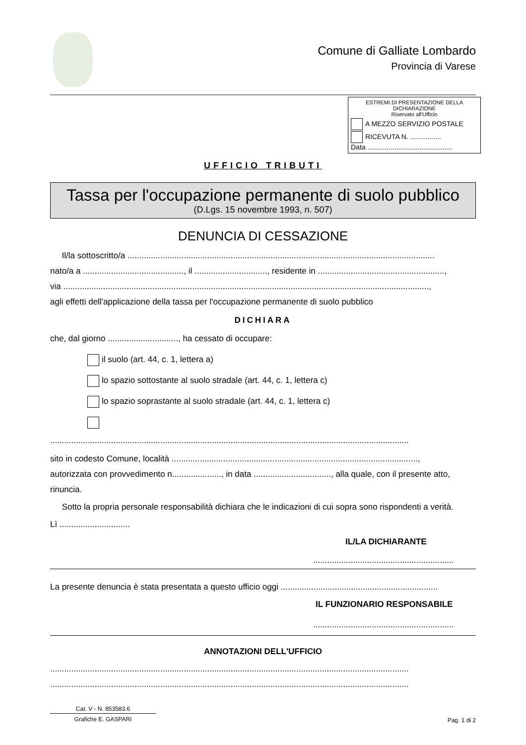Comune di Galliate Lombardo
Provincia di Varese
ESTREMI DI PRESENTAZIONE DELLA DICHIARAZIONE
Riservato all'Ufficio
A MEZZO SERVIZIO POSTALE
RICEVUTA N. ................
Data ............................................
UFFICIO TRIBUTI
Tassa per l'occupazione permanente di suolo pubblico
(D.Lgs. 15 novembre 1993, n. 507)
DENUNCIA DI CESSAZIONE
Il/la sottoscritto/a ...................................................................................................................................
nato/a a ..........................................., il ..............................., residente in ......................................................,
via ............................................................................................................................................................,
agli effetti dell'applicazione della tassa per l'occupazione permanente di suolo pubblico
DICHIARA
che, dal giorno .............................., ha cessato di occupare:
il suolo (art. 44, c. 1, lettera a)
lo spazio sottostante al suolo stradale (art. 44, c. 1, lettera c)
lo spazio soprastante al suolo stradale (art. 44, c. 1, lettera c)
.........................................................................................................................................................
sito in codesto Comune, località .........................................................................................................,
autorizzata con provvedimento n....................., in data ................................., alla quale, con il presente atto, rinuncia.
Sotto la propria personale responsabilità dichiara che le indicazioni di cui sopra sono rispondenti a verità.
Lì ..............................
IL/LA DICHIARANTE
............................................................
La presente denuncia è stata presentata a questo ufficio oggi ...................................................................
IL FUNZIONARIO RESPONSABILE
............................................................
ANNOTAZIONI DELL'UFFICIO
.........................................................................................................................................................
.........................................................................................................................................................
Cat. V - N. 853583.6
Grafiche E. GASPARI
Pag. 1 di 2